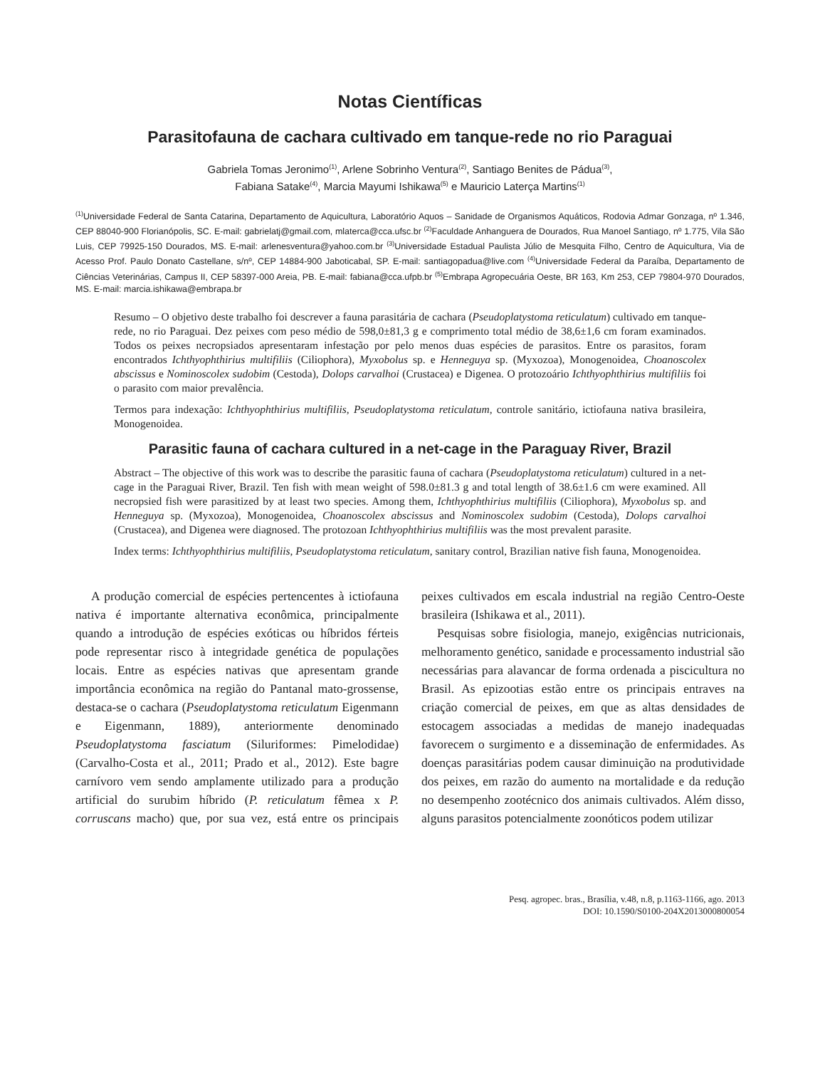Notas Científicas
Parasitofauna de cachara cultivado em tanque-rede no rio Paraguai
Gabriela Tomas Jeronimo<sup>(1)</sup>, Arlene Sobrinho Ventura<sup>(2)</sup>, Santiago Benites de Pádua<sup>(3)</sup>,
Fabiana Satake<sup>(4)</sup>, Marcia Mayumi Ishikawa<sup>(5)</sup> e Mauricio Laterça Martins<sup>(1)</sup>
<sup>(1)</sup> Universidade Federal de Santa Catarina, Departamento de Aquicultura, Laboratório Aquos – Sanidade de Organismos Aquáticos, Rodovia Admar Gonzaga, nº 1.346, CEP 88040-900 Florianópolis, SC. E-mail: gabrielatj@gmail.com, mlaterca@cca.ufsc.br <sup>(2)</sup>Faculdade Anhanguera de Dourados, Rua Manoel Santiago, nº 1.775, Vila São Luis, CEP 79925-150 Dourados, MS. E-mail: arlenesventura@yahoo.com.br <sup>(3)</sup>Universidade Estadual Paulista Júlio de Mesquita Filho, Centro de Aquicultura, Via de Acesso Prof. Paulo Donato Castellane, s/nº, CEP 14884-900 Jaboticabal, SP. E-mail: santiagopadua@live.com <sup>(4)</sup>Universidade Federal da Paraíba, Departamento de Ciências Veterinárias, Campus II, CEP 58397-000 Areia, PB. E-mail: fabiana@cca.ufpb.br <sup>(5)</sup>Embrapa Agropecuária Oeste, BR 163, Km 253, CEP 79804-970 Dourados, MS. E-mail: marcia.ishikawa@embrapa.br
Resumo – O objetivo deste trabalho foi descrever a fauna parasitária de cachara (Pseudoplatystoma reticulatum) cultivado em tanque-rede, no rio Paraguai. Dez peixes com peso médio de 598,0±81,3 g e comprimento total médio de 38,6±1,6 cm foram examinados. Todos os peixes necropsiados apresentaram infestação por pelo menos duas espécies de parasitos. Entre os parasitos, foram encontrados Ichthyophthirius multifiliis (Ciliophora), Myxobolus sp. e Henneguya sp. (Myxozoa), Monogenoidea, Choanoscolex abscissus e Nominoscolex sudobim (Cestoda), Dolops carvalhoi (Crustacea) e Digenea. O protozoário Ichthyophthirius multifiliis foi o parasito com maior prevalência.
Termos para indexação: Ichthyophthirius multifiliis, Pseudoplatystoma reticulatum, controle sanitário, ictiofauna nativa brasileira, Monogenoidea.
Parasitic fauna of cachara cultured in a net-cage in the Paraguay River, Brazil
Abstract – The objective of this work was to describe the parasitic fauna of cachara (Pseudoplatystoma reticulatum) cultured in a net-cage in the Paraguai River, Brazil. Ten fish with mean weight of 598.0±81.3 g and total length of 38.6±1.6 cm were examined. All necropsied fish were parasitized by at least two species. Among them, Ichthyophthirius multifiliis (Ciliophora), Myxobolus sp. and Henneguya sp. (Myxozoa), Monogenoidea, Choanoscolex abscissus and Nominoscolex sudobim (Cestoda), Dolops carvalhoi (Crustacea), and Digenea were diagnosed. The protozoan Ichthyophthirius multifiliis was the most prevalent parasite.
Index terms: Ichthyophthirius multifiliis, Pseudoplatystoma reticulatum, sanitary control, Brazilian native fish fauna, Monogenoidea.
A produção comercial de espécies pertencentes à ictiofauna nativa é importante alternativa econômica, principalmente quando a introdução de espécies exóticas ou híbridos férteis pode representar risco à integridade genética de populações locais. Entre as espécies nativas que apresentam grande importância econômica na região do Pantanal mato-grossense, destaca-se o cachara (Pseudoplatystoma reticulatum Eigenmann e Eigenmann, 1889), anteriormente denominado Pseudoplatystoma fasciatum (Siluriformes: Pimelodidae) (Carvalho-Costa et al., 2011; Prado et al., 2012). Este bagre carnívoro vem sendo amplamente utilizado para a produção artificial do surubim híbrido (P. reticulatum fêmea x P. corruscans macho) que, por sua vez, está entre os principais peixes cultivados em escala industrial na região Centro-Oeste brasileira (Ishikawa et al., 2011).
Pesquisas sobre fisiologia, manejo, exigências nutricionais, melhoramento genético, sanidade e processamento industrial são necessárias para alavancar de forma ordenada a piscicultura no Brasil. As epizootias estão entre os principais entraves na criação comercial de peixes, em que as altas densidades de estocagem associadas a medidas de manejo inadequadas favorecem o surgimento e a disseminação de enfermidades. As doenças parasitárias podem causar diminuição na produtividade dos peixes, em razão do aumento na mortalidade e da redução no desempenho zootécnico dos animais cultivados. Além disso, alguns parasitos potencialmente zoonóticos podem utilizar
Pesq. agropec. bras., Brasília, v.48, n.8, p.1163-1166, ago. 2013
DOI: 10.1590/S0100-204X2013000800054